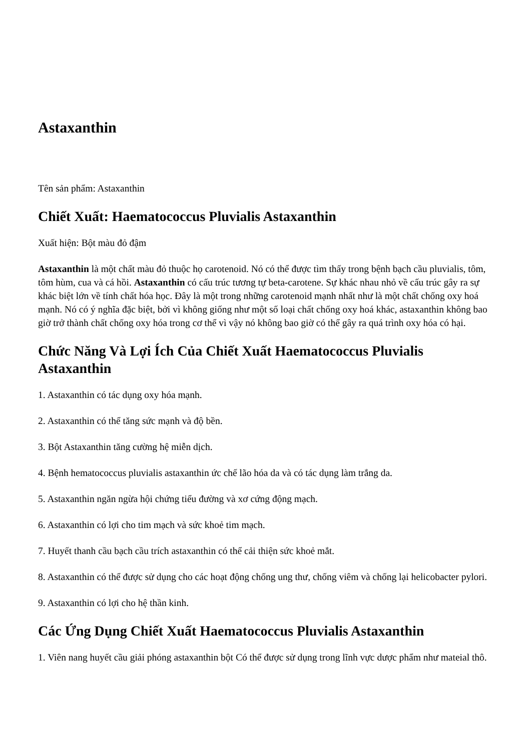Astaxanthin
Tên sản phẩm: Astaxanthin
Chiết Xuất: Haematococcus Pluvialis Astaxanthin
Xuất hiện: Bột màu đỏ đậm
Astaxanthin là một chất màu đỏ thuộc họ carotenoid. Nó có thể được tìm thấy trong bệnh bạch cầu pluvialis, tôm, tôm hùm, cua và cá hồi. Astaxanthin có cấu trúc tương tự beta-carotene. Sự khác nhau nhỏ về cấu trúc gây ra sự khác biệt lớn về tính chất hóa học. Đây là một trong những carotenoid mạnh nhất như là một chất chống oxy hoá mạnh. Nó có ý nghĩa đặc biệt, bởi vì không giống như một số loại chất chống oxy hoá khác, astaxanthin không bao giờ trở thành chất chống oxy hóa trong cơ thể vì vậy nó không bao giờ có thể gây ra quá trình oxy hóa có hại.
Chức Năng Và Lợi Ích Của Chiết Xuất Haematococcus Pluvialis Astaxanthin
1. Astaxanthin có tác dụng oxy hóa mạnh.
2. Astaxanthin có thể tăng sức mạnh và độ bền.
3. Bột Astaxanthin tăng cường hệ miễn dịch.
4. Bệnh hematococcus pluvialis astaxanthin ức chế lão hóa da và có tác dụng làm trắng da.
5. Astaxanthin ngăn ngừa hội chứng tiểu đường và xơ cứng động mạch.
6. Astaxanthin có lợi cho tim mạch và sức khoẻ tim mạch.
7. Huyết thanh cầu bạch cầu trích astaxanthin có thể cải thiện sức khoẻ mắt.
8. Astaxanthin có thể được sử dụng cho các hoạt động chống ung thư, chống viêm và chống lại helicobacter pylori.
9. Astaxanthin có lợi cho hệ thần kinh.
Các Ứng Dụng Chiết Xuất Haematococcus Pluvialis Astaxanthin
1. Viên nang huyết cầu giải phóng astaxanthin bột Có thể được sử dụng trong lĩnh vực dược phẩm như mateial thô.